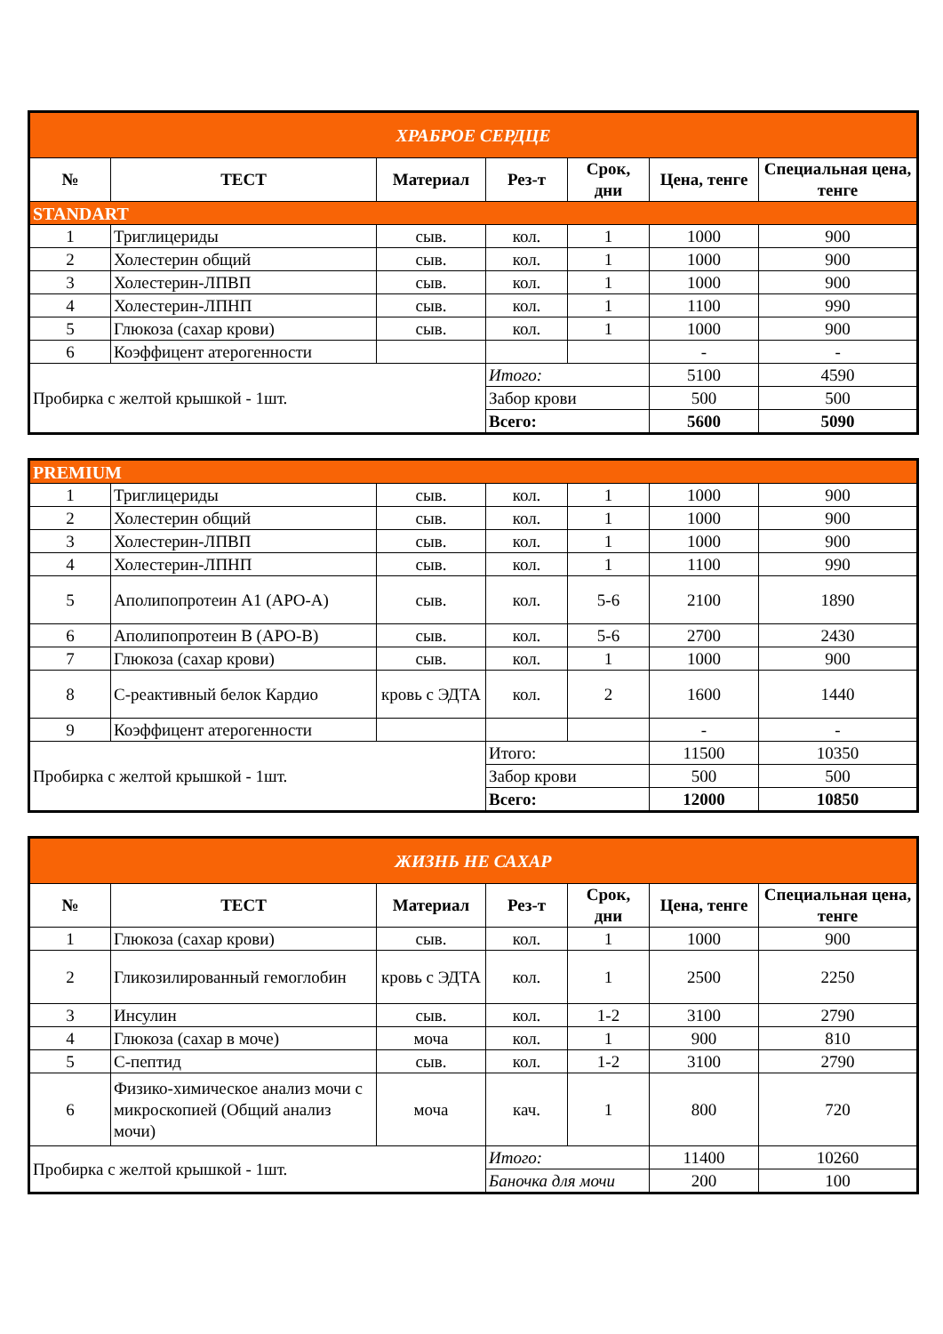| ХРАБРОЕ СЕРДЦЕ | | | | | | |
| № | ТЕСТ | Материал | Рез-т | Срок, дни | Цена, тенге | Специальная цена, тенге |
| STANDART | | | | | | |
| 1 | Триглицериды | сыв. | кол. | 1 | 1000 | 900 |
| 2 | Холестерин общий | сыв. | кол. | 1 | 1000 | 900 |
| 3 | Холестерин-ЛПВП | сыв. | кол. | 1 | 1000 | 900 |
| 4 | Холестерин-ЛПНП | сыв. | кол. | 1 | 1100 | 990 |
| 5 | Глюкоза (сахар крови) | сыв. | кол. | 1 | 1000 | 900 |
| 6 | Коэффицент атерогенности | | | | - | - |
| Пробирка с желтой крышкой - 1шт. | | | Итого: | | 5100 | 4590 |
| | | | Забор крови | | 500 | 500 |
| | | | Всего: | | 5600 | 5090 |
| PREMIUM | | | | | | |
| 1 | Триглицериды | сыв. | кол. | 1 | 1000 | 900 |
| 2 | Холестерин общий | сыв. | кол. | 1 | 1000 | 900 |
| 3 | Холестерин-ЛПВП | сыв. | кол. | 1 | 1000 | 900 |
| 4 | Холестерин-ЛПНП | сыв. | кол. | 1 | 1100 | 990 |
| 5 | Аполипопротеин А1 (APO-A) | сыв. | кол. | 5-6 | 2100 | 1890 |
| 6 | Аполипопротеин В (APO-B) | сыв. | кол. | 5-6 | 2700 | 2430 |
| 7 | Глюкоза (сахар крови) | сыв. | кол. | 1 | 1000 | 900 |
| 8 | С-реактивный белок Кардио | кровь с ЭДТА | кол. | 2 | 1600 | 1440 |
| 9 | Коэффицент атерогенности | | | | - | - |
| Пробирка с желтой крышкой - 1шт. | | | Итого: | | 11500 | 10350 |
| | | | Забор крови | | 500 | 500 |
| | | | Всего: | | 12000 | 10850 |
| ЖИЗНЬ НЕ САХАР | | | | | | |
| № | ТЕСТ | Материал | Рез-т | Срок, дни | Цена, тенге | Специальная цена, тенге |
| 1 | Глюкоза (сахар крови) | сыв. | кол. | 1 | 1000 | 900 |
| 2 | Гликозилированный гемоглобин | кровь с ЭДТА | кол. | 1 | 2500 | 2250 |
| 3 | Инсулин | сыв. | кол. | 1-2 | 3100 | 2790 |
| 4 | Глюкоза (сахар в моче) | моча | кол. | 1 | 900 | 810 |
| 5 | С-пептид | сыв. | кол. | 1-2 | 3100 | 2790 |
| 6 | Физико-химическое анализ мочи с микроскопией (Общий анализ мочи) | моча | кач. | 1 | 800 | 720 |
| Пробирка с желтой крышкой - 1шт. | | | Итого: | | 11400 | 10260 |
| | | | Баночка для мочи | | 200 | 100 |